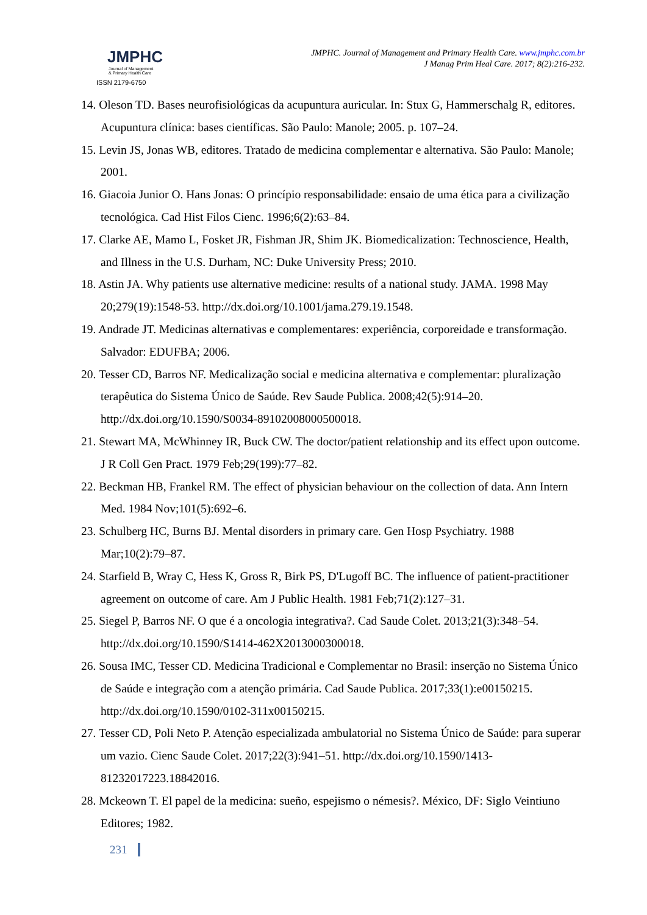JMPHC
Journal of Management
& Primary Health Care
ISSN 2179-6750
JMPHC. Journal of Management and Primary Health Care. www.jmphc.com.br
J Manag Prim Heal Care. 2017; 8(2):216-232.
14. Oleson TD. Bases neurofisiológicas da acupuntura auricular. In: Stux G, Hammerschalg R, editores. Acupuntura clínica: bases científicas. São Paulo: Manole; 2005. p. 107–24.
15. Levin JS, Jonas WB, editores. Tratado de medicina complementar e alternativa. São Paulo: Manole; 2001.
16. Giacoia Junior O. Hans Jonas: O princípio responsabilidade: ensaio de uma ética para a civilização tecnológica. Cad Hist Filos Cienc. 1996;6(2):63–84.
17. Clarke AE, Mamo L, Fosket JR, Fishman JR, Shim JK. Biomedicalization: Technoscience, Health, and Illness in the U.S. Durham, NC: Duke University Press; 2010.
18. Astin JA. Why patients use alternative medicine: results of a national study. JAMA. 1998 May 20;279(19):1548-53. http://dx.doi.org/10.1001/jama.279.19.1548.
19. Andrade JT. Medicinas alternativas e complementares: experiência, corporeidade e transformação. Salvador: EDUFBA; 2006.
20. Tesser CD, Barros NF. Medicalização social e medicina alternativa e complementar: pluralização terapêutica do Sistema Único de Saúde. Rev Saude Publica. 2008;42(5):914–20. http://dx.doi.org/10.1590/S0034-89102008000500018.
21. Stewart MA, McWhinney IR, Buck CW. The doctor/patient relationship and its effect upon outcome. J R Coll Gen Pract. 1979 Feb;29(199):77–82.
22. Beckman HB, Frankel RM. The effect of physician behaviour on the collection of data. Ann Intern Med. 1984 Nov;101(5):692–6.
23. Schulberg HC, Burns BJ. Mental disorders in primary care. Gen Hosp Psychiatry. 1988 Mar;10(2):79–87.
24. Starfield B, Wray C, Hess K, Gross R, Birk PS, D'Lugoff BC. The influence of patient-practitioner agreement on outcome of care. Am J Public Health. 1981 Feb;71(2):127–31.
25. Siegel P, Barros NF. O que é a oncologia integrativa?. Cad Saude Colet. 2013;21(3):348–54. http://dx.doi.org/10.1590/S1414-462X2013000300018.
26. Sousa IMC, Tesser CD. Medicina Tradicional e Complementar no Brasil: inserção no Sistema Único de Saúde e integração com a atenção primária. Cad Saude Publica. 2017;33(1):e00150215. http://dx.doi.org/10.1590/0102-311x00150215.
27. Tesser CD, Poli Neto P. Atenção especializada ambulatorial no Sistema Único de Saúde: para superar um vazio. Cienc Saude Colet. 2017;22(3):941–51. http://dx.doi.org/10.1590/1413-81232017223.18842016.
28. Mckeown T. El papel de la medicina: sueño, espejismo o némesis?. México, DF: Siglo Veintiuno Editores; 1982.
231